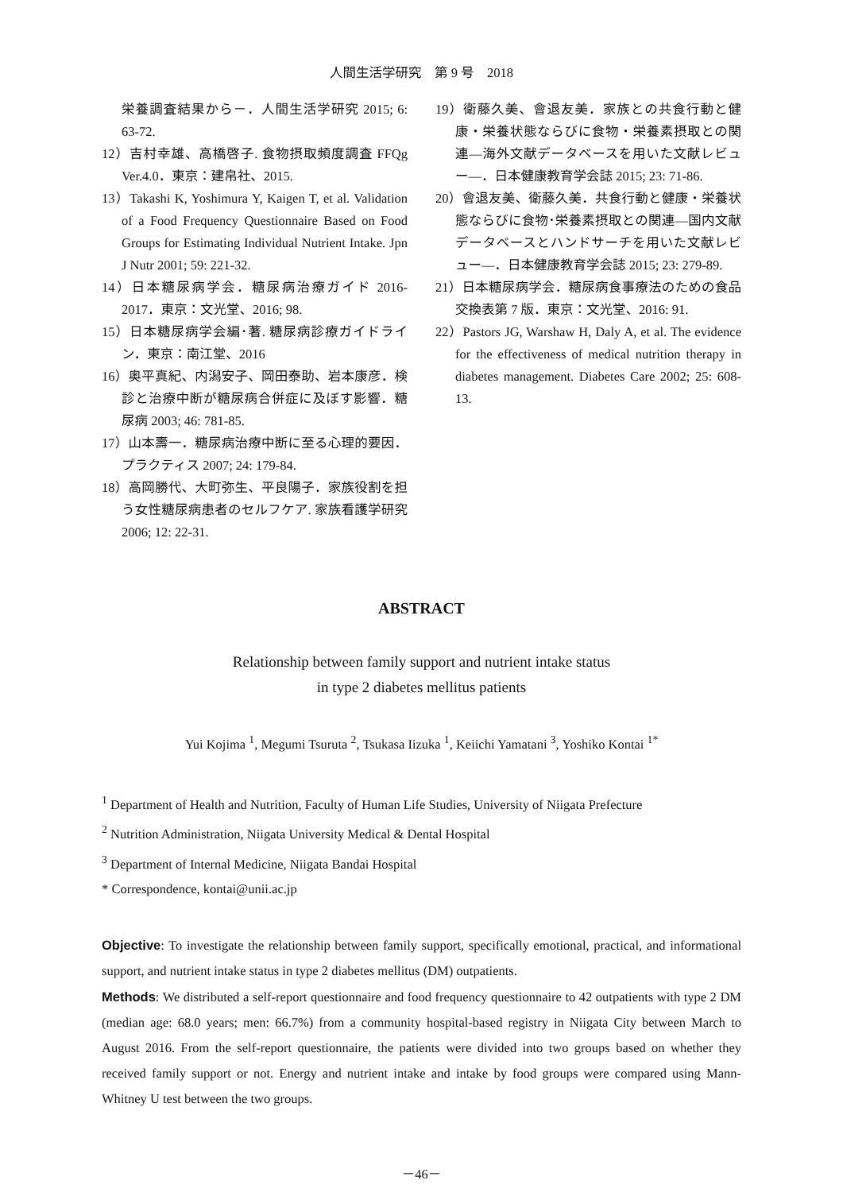人間生活学研究　第 9 号　2018
栄養調査結果から－．人間生活学研究 2015; 6: 63-72.
12）吉村幸雄、高橋啓子. 食物摂取頻度調査 FFQg Ver.4.0．東京：建帛社、2015.
13）Takashi K, Yoshimura Y, Kaigen T, et al. Validation of a Food Frequency Questionnaire Based on Food Groups for Estimating Individual Nutrient Intake. Jpn J Nutr 2001; 59: 221-32.
14）日本糖尿病学会．糖尿病治療ガイド 2016-2017．東京：文光堂、2016; 98.
15）日本糖尿病学会編･著. 糖尿病診療ガイドライン．東京：南江堂、2016
16）奥平真紀、内潟安子、岡田泰助、岩本康彦．検診と治療中断が糖尿病合併症に及ぼす影響．糖尿病 2003; 46: 781-85.
17）山本壽一．糖尿病治療中断に至る心理的要因．プラクティス 2007; 24: 179-84.
18）高岡勝代、大町弥生、平良陽子．家族役割を担う女性糖尿病患者のセルフケア. 家族看護学研究 2006; 12: 22-31.
19）衛藤久美、會退友美．家族との共食行動と健康・栄養状態ならびに食物・栄養素摂取との関連―海外文献データベースを用いた文献レビュー―．日本健康教育学会誌 2015; 23: 71-86.
20）會退友美、衛藤久美．共食行動と健康・栄養状態ならびに食物･栄養素摂取との関連―国内文献データベースとハンドサーチを用いた文献レビュー―．日本健康教育学会誌 2015; 23: 279-89.
21）日本糖尿病学会．糖尿病食事療法のための食品交換表第 7 版．東京：文光堂、2016: 91.
22）Pastors JG, Warshaw H, Daly A, et al. The evidence for the effectiveness of medical nutrition therapy in diabetes management. Diabetes Care 2002; 25: 608-13.
ABSTRACT
Relationship between family support and nutrient intake status
in type 2 diabetes mellitus patients
Yui Kojima <sup>1</sup>, Megumi Tsuruta <sup>2</sup>, Tsukasa Iizuka <sup>1</sup>, Keiichi Yamatani <sup>3</sup>, Yoshiko Kontai <sup>1*</sup>
<sup>1</sup> Department of Health and Nutrition, Faculty of Human Life Studies, University of Niigata Prefecture
<sup>2</sup> Nutrition Administration, Niigata University Medical & Dental Hospital
<sup>3</sup> Department of Internal Medicine, Niigata Bandai Hospital
* Correspondence, kontai@unii.ac.jp
Objective: To investigate the relationship between family support, specifically emotional, practical, and informational support, and nutrient intake status in type 2 diabetes mellitus (DM) outpatients.
Methods: We distributed a self-report questionnaire and food frequency questionnaire to 42 outpatients with type 2 DM (median age: 68.0 years; men: 66.7%) from a community hospital-based registry in Niigata City between March to August 2016. From the self-report questionnaire, the patients were divided into two groups based on whether they received family support or not. Energy and nutrient intake and intake by food groups were compared using Mann-Whitney U test between the two groups.
－46－